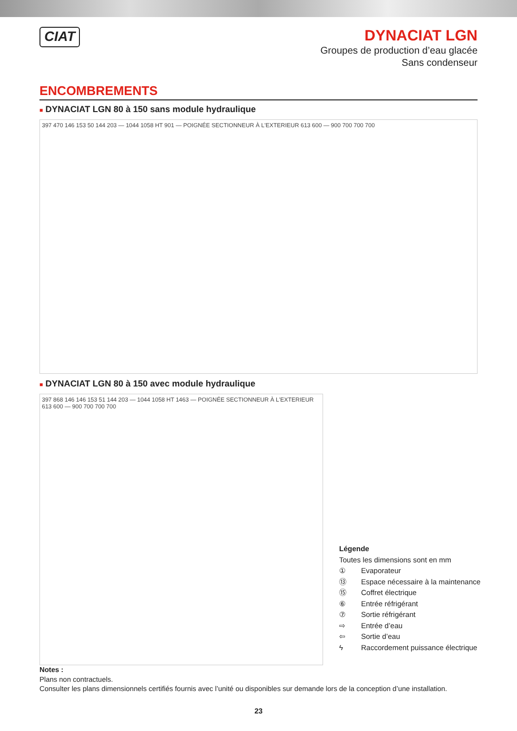CIAT
DYNACIAT LGN
Groupes de production d’eau glacée
Sans condenseur
ENCOMBREMENTS
■ DYNACIAT LGN 80 à 150 sans module hydraulique
397 470 146 153 50 144 203 — 1044 1058 HT 901 — POIGNÉE SECTIONNEUR À L'EXTERIEUR 613 600 — 900 700 700 700
■ DYNACIAT LGN 80 à 150 avec module hydraulique
397 868 146 146 153 51 144 203 — 1044 1058 HT 1463 — POIGNÉE SECTIONNEUR À L'EXTERIEUR 613 600 — 900 700 700 700
Légende
Toutes les dimensions sont en mm
| ① | Evaporateur |
| ⑬ | Espace nécessaire à la maintenance |
| ⑮ | Coffret électrique |
| ⑥ | Entrée réfrigérant |
| ⑦ | Sortie réfrigérant |
| ⇨ | Entrée d’eau |
| ⇦ | Sortie d’eau |
| ϟ | Raccordement puissance électrique |
Notes :
Plans non contractuels.
Consulter les plans dimensionnels certifiés fournis avec l’unité ou disponibles sur demande lors de la conception d’une installation.
23